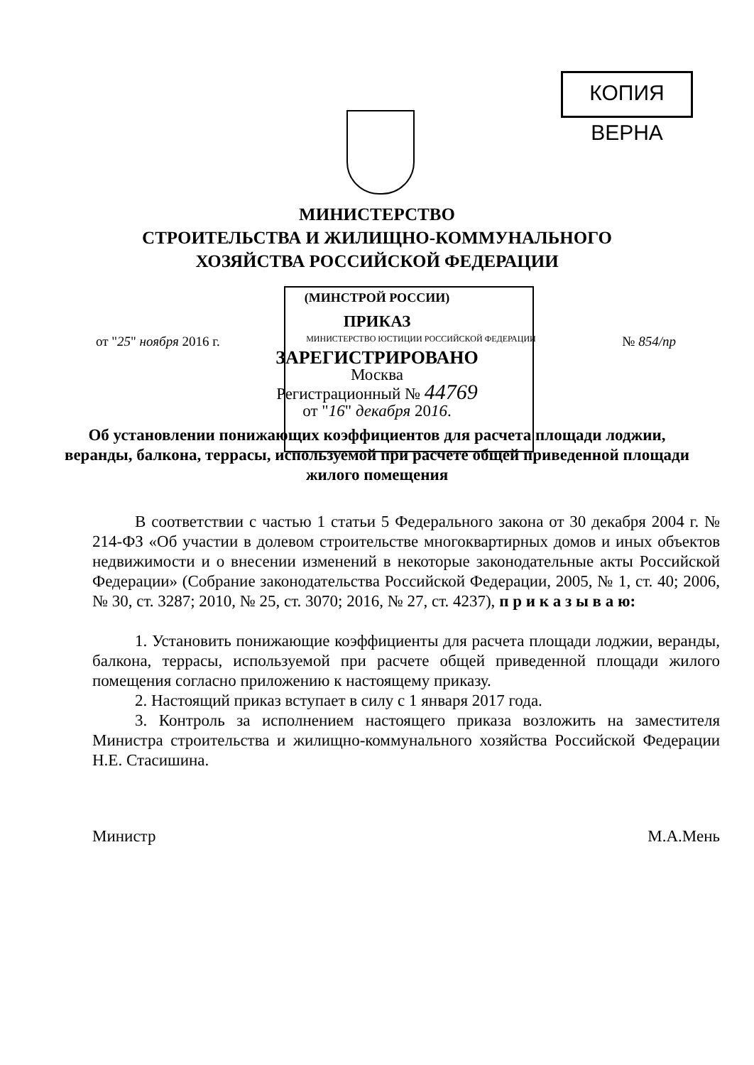КОПИЯ ВЕРНА
МИНИСТЕРСТВО
СТРОИТЕЛЬСТВА И ЖИЛИЩНО-КОММУНАЛЬНОГО
ХОЗЯЙСТВА РОССИЙСКОЙ ФЕДЕРАЦИИ
(МИНСТРОЙ РОССИИ)
ПРИКАЗ
от "25" ноября 2016 г. МИНИСТЕРСТВО ЮСТИЦИИ РОССИЙСКОЙ ФЕДЕРАЦИИ № 854/пр
ЗАРЕГИСТРИРОВАНО
Москва
Регистрационный № 44769
от "16" декабря 2016.
Об установлении понижающих коэффициентов для расчета площади лоджии, веранды, балкона, террасы, используемой при расчете общей приведенной площади жилого помещения
В соответствии с частью 1 статьи 5 Федерального закона от 30 декабря 2004 г. № 214-ФЗ «Об участии в долевом строительстве многоквартирных домов и иных объектов недвижимости и о внесении изменений в некоторые законодательные акты Российской Федерации» (Собрание законодательства Российской Федерации, 2005, № 1, ст. 40; 2006, № 30, ст. 3287; 2010, № 25, ст. 3070; 2016, № 27, ст. 4237), п р и к а з ы в а ю:
1. Установить понижающие коэффициенты для расчета площади лоджии, веранды, балкона, террасы, используемой при расчете общей приведенной площади жилого помещения согласно приложению к настоящему приказу.
2. Настоящий приказ вступает в силу с 1 января 2017 года.
3. Контроль за исполнением настоящего приказа возложить на заместителя Министра строительства и жилищно-коммунального хозяйства Российской Федерации Н.Е. Стасишина.
Министр М.А.Мень